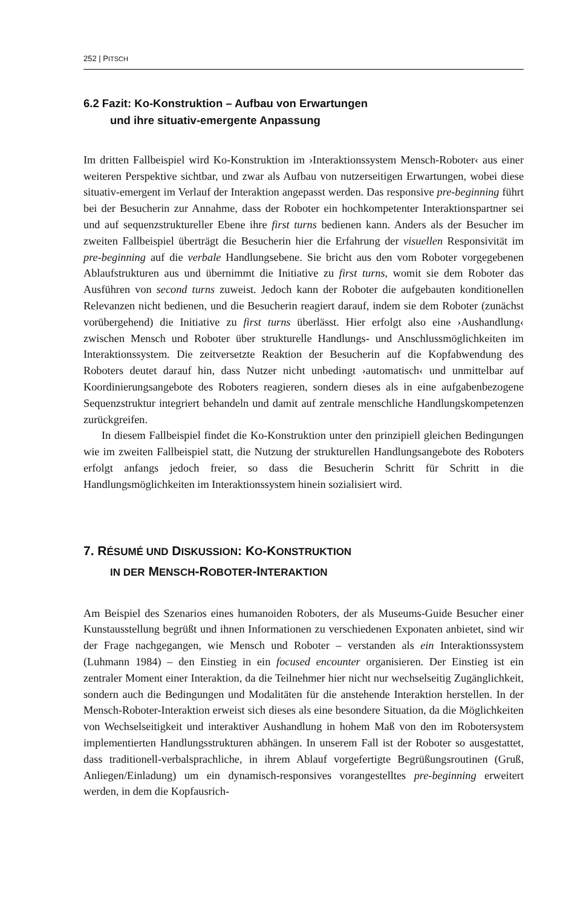252 | PITSCH
6.2 Fazit: Ko-Konstruktion – Aufbau von Erwartungen
und ihre situativ-emergente Anpassung
Im dritten Fallbeispiel wird Ko-Konstruktion im ›Interaktionssystem Mensch-Roboter‹ aus einer weiteren Perspektive sichtbar, und zwar als Aufbau von nutzerseitigen Erwartungen, wobei diese situativ-emergent im Verlauf der Interaktion angepasst werden. Das responsive pre-beginning führt bei der Besucherin zur Annahme, dass der Roboter ein hochkompetenter Interaktionspartner sei und auf sequenzstruktureller Ebene ihre first turns bedienen kann. Anders als der Besucher im zweiten Fallbeispiel überträgt die Besucherin hier die Erfahrung der visuellen Responsivität im pre-beginning auf die verbale Handlungsebene. Sie bricht aus den vom Roboter vorgegebenen Ablaufstrukturen aus und übernimmt die Initiative zu first turns, womit sie dem Roboter das Ausführen von second turns zuweist. Jedoch kann der Roboter die aufgebauten konditionellen Relevanzen nicht bedienen, und die Besucherin reagiert darauf, indem sie dem Roboter (zunächst vorübergehend) die Initiative zu first turns überlässt. Hier erfolgt also eine ›Aushandlung‹ zwischen Mensch und Roboter über strukturelle Handlungs- und Anschlussmöglichkeiten im Interaktionssystem. Die zeitversetzte Reaktion der Besucherin auf die Kopfabwendung des Roboters deutet darauf hin, dass Nutzer nicht unbedingt ›automatisch‹ und unmittelbar auf Koordinierungsangebote des Roboters reagieren, sondern dieses als in eine aufgabenbezogene Sequenzstruktur integriert behandeln und damit auf zentrale menschliche Handlungskompetenzen zurückgreifen.
In diesem Fallbeispiel findet die Ko-Konstruktion unter den prinzipiell gleichen Bedingungen wie im zweiten Fallbeispiel statt, die Nutzung der strukturellen Handlungsangebote des Roboters erfolgt anfangs jedoch freier, so dass die Besucherin Schritt für Schritt in die Handlungsmöglichkeiten im Interaktionssystem hinein sozialisiert wird.
7. RÉSUMÉ UND DISKUSSION: KO-KONSTRUKTION
IN DER MENSCH-ROBOTER-INTERAKTION
Am Beispiel des Szenarios eines humanoiden Roboters, der als Museums-Guide Besucher einer Kunstausstellung begrüßt und ihnen Informationen zu verschiedenen Exponaten anbietet, sind wir der Frage nachgegangen, wie Mensch und Roboter – verstanden als ein Interaktionssystem (Luhmann 1984) – den Einstieg in ein focused encounter organisieren. Der Einstieg ist ein zentraler Moment einer Interaktion, da die Teilnehmer hier nicht nur wechselseitig Zugänglichkeit, sondern auch die Bedingungen und Modalitäten für die anstehende Interaktion herstellen. In der Mensch-Roboter-Interaktion erweist sich dieses als eine besondere Situation, da die Möglichkeiten von Wechselseitigkeit und interaktiver Aushandlung in hohem Maß von den im Robotersystem implementierten Handlungsstrukturen abhängen. In unserem Fall ist der Roboter so ausgestattet, dass traditionell-verbalsprachliche, in ihrem Ablauf vorgefertigte Begrüßungsroutinen (Gruß, Anliegen/Einladung) um ein dynamisch-responsives vorangestelltes pre-beginning erweitert werden, in dem die Kopfausrich-